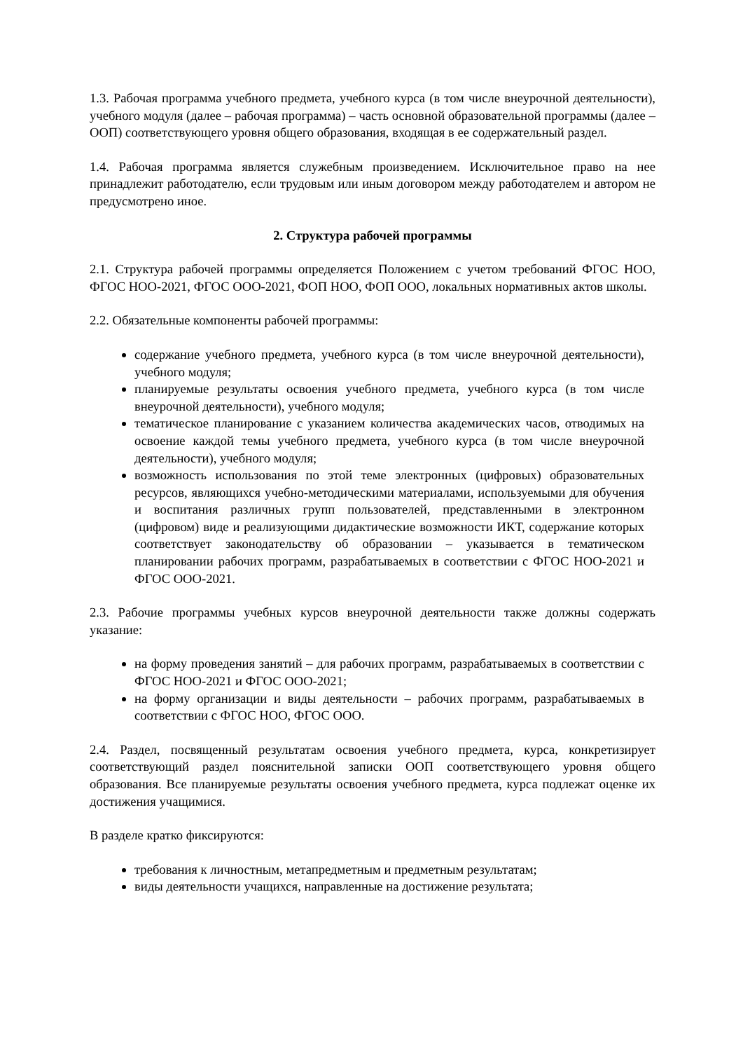1.3. Рабочая программа учебного предмета, учебного курса (в том числе внеурочной деятельности), учебного модуля (далее – рабочая программа) – часть основной образовательной программы (далее – ООП) соответствующего уровня общего образования, входящая в ее содержательный раздел.
1.4. Рабочая программа является служебным произведением. Исключительное право на нее принадлежит работодателю, если трудовым или иным договором между работодателем и автором не предусмотрено иное.
2. Структура рабочей программы
2.1. Структура рабочей программы определяется Положением с учетом требований ФГОС НОО, ФГОС НОО-2021, ФГОС ООО-2021, ФОП НОО, ФОП ООО, локальных нормативных актов школы.
2.2. Обязательные компоненты рабочей программы:
содержание учебного предмета, учебного курса (в том числе внеурочной деятельности), учебного модуля;
планируемые результаты освоения учебного предмета, учебного курса (в том числе внеурочной деятельности), учебного модуля;
тематическое планирование с указанием количества академических часов, отводимых на освоение каждой темы учебного предмета, учебного курса (в том числе внеурочной деятельности), учебного модуля;
возможность использования по этой теме электронных (цифровых) образовательных ресурсов, являющихся учебно-методическими материалами, используемыми для обучения и воспитания различных групп пользователей, представленными в электронном (цифровом) виде и реализующими дидактические возможности ИКТ, содержание которых соответствует законодательству об образовании – указывается в тематическом планировании рабочих программ, разрабатываемых в соответствии с ФГОС НОО-2021 и ФГОС ООО-2021.
2.3. Рабочие программы учебных курсов внеурочной деятельности также должны содержать указание:
на форму проведения занятий – для рабочих программ, разрабатываемых в соответствии с ФГОС НОО-2021 и ФГОС ООО-2021;
на форму организации и виды деятельности – рабочих программ, разрабатываемых в соответствии с ФГОС НОО, ФГОС ООО.
2.4. Раздел, посвященный результатам освоения учебного предмета, курса, конкретизирует соответствующий раздел пояснительной записки ООП соответствующего уровня общего образования. Все планируемые результаты освоения учебного предмета, курса подлежат оценке их достижения учащимися.
В разделе кратко фиксируются:
требования к личностным, метапредметным и предметным результатам;
виды деятельности учащихся, направленные на достижение результата;